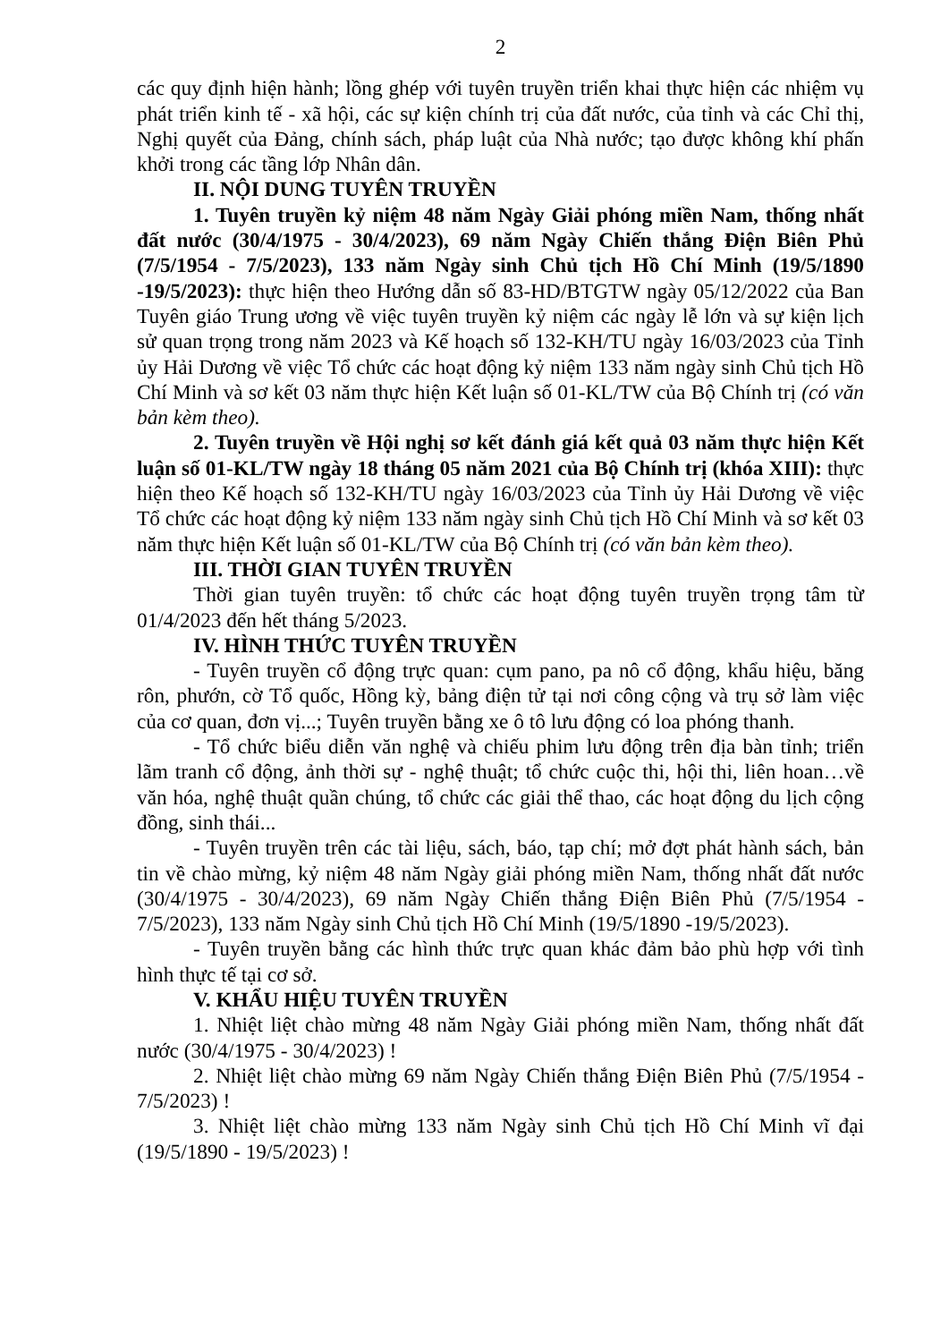2
các quy định hiện hành; lồng ghép với tuyên truyền triển khai thực hiện các nhiệm vụ phát triển kinh tế - xã hội, các sự kiện chính trị của đất nước, của tỉnh và các Chỉ thị, Nghị quyết của Đảng, chính sách, pháp luật của Nhà nước; tạo được không khí phấn khởi trong các tầng lớp Nhân dân.
II. NỘI DUNG TUYÊN TRUYỀN
1. Tuyên truyền kỷ niệm 48 năm Ngày Giải phóng miền Nam, thống nhất đất nước (30/4/1975 - 30/4/2023), 69 năm Ngày Chiến thắng Điện Biên Phủ (7/5/1954 - 7/5/2023), 133 năm Ngày sinh Chủ tịch Hồ Chí Minh (19/5/1890 -19/5/2023): thực hiện theo Hướng dẫn số 83-HD/BTGTW ngày 05/12/2022 của Ban Tuyên giáo Trung ương về việc tuyên truyền kỷ niệm các ngày lễ lớn và sự kiện lịch sử quan trọng trong năm 2023 và Kế hoạch số 132-KH/TU ngày 16/03/2023 của Tỉnh ủy Hải Dương về việc Tổ chức các hoạt động kỷ niệm 133 năm ngày sinh Chủ tịch Hồ Chí Minh và sơ kết 03 năm thực hiện Kết luận số 01-KL/TW của Bộ Chính trị (có văn bản kèm theo).
2. Tuyên truyền về Hội nghị sơ kết đánh giá kết quả 03 năm thực hiện Kết luận số 01-KL/TW ngày 18 tháng 05 năm 2021 của Bộ Chính trị (khóa XIII): thực hiện theo Kế hoạch số 132-KH/TU ngày 16/03/2023 của Tỉnh ủy Hải Dương về việc Tổ chức các hoạt động kỷ niệm 133 năm ngày sinh Chủ tịch Hồ Chí Minh và sơ kết 03 năm thực hiện Kết luận số 01-KL/TW của Bộ Chính trị (có văn bản kèm theo).
III. THỜI GIAN TUYÊN TRUYỀN
Thời gian tuyên truyền: tổ chức các hoạt động tuyên truyền trọng tâm từ 01/4/2023 đến hết tháng 5/2023.
IV. HÌNH THỨC TUYÊN TRUYỀN
- Tuyên truyền cổ động trực quan: cụm pano, pa nô cổ động, khẩu hiệu, băng rôn, phướn, cờ Tổ quốc, Hồng kỳ, bảng điện tử tại nơi công cộng và trụ sở làm việc của cơ quan, đơn vị...; Tuyên truyền bằng xe ô tô lưu động có loa phóng thanh.
- Tổ chức biểu diễn văn nghệ và chiếu phim lưu động trên địa bàn tỉnh; triển lãm tranh cổ động, ảnh thời sự - nghệ thuật; tổ chức cuộc thi, hội thi, liên hoan…về văn hóa, nghệ thuật quần chúng, tổ chức các giải thể thao, các hoạt động du lịch cộng đồng, sinh thái...
- Tuyên truyền trên các tài liệu, sách, báo, tạp chí; mở đợt phát hành sách, bản tin về chào mừng, kỷ niệm 48 năm Ngày giải phóng miền Nam, thống nhất đất nước (30/4/1975 - 30/4/2023), 69 năm Ngày Chiến thắng Điện Biên Phủ (7/5/1954 - 7/5/2023), 133 năm Ngày sinh Chủ tịch Hồ Chí Minh (19/5/1890 -19/5/2023).
- Tuyên truyền bằng các hình thức trực quan khác đảm bảo phù hợp với tình hình thực tế tại cơ sở.
V. KHẨU HIỆU TUYÊN TRUYỀN
1. Nhiệt liệt chào mừng 48 năm Ngày Giải phóng miền Nam, thống nhất đất nước (30/4/1975 - 30/4/2023) !
2. Nhiệt liệt chào mừng 69 năm Ngày Chiến thắng Điện Biên Phủ (7/5/1954 - 7/5/2023) !
3. Nhiệt liệt chào mừng 133 năm Ngày sinh Chủ tịch Hồ Chí Minh vĩ đại (19/5/1890 - 19/5/2023) !